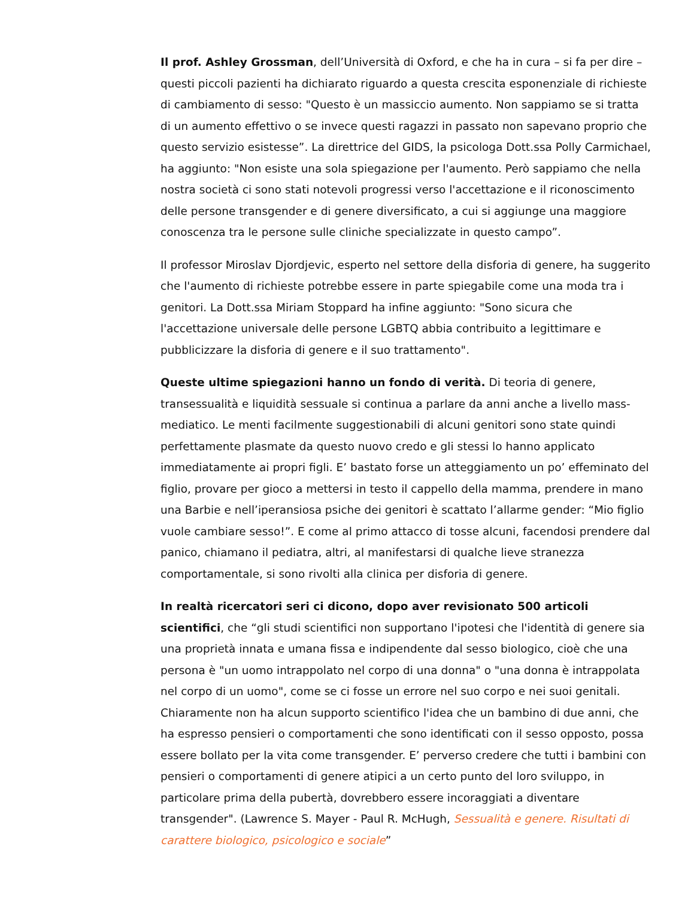Il prof. Ashley Grossman, dell’Università di Oxford, e che ha in cura – si fa per dire – questi piccoli pazienti ha dichiarato riguardo a questa crescita esponenziale di richieste di cambiamento di sesso: "Questo è un massiccio aumento. Non sappiamo se si tratta di un aumento effettivo o se invece questi ragazzi in passato non sapevano proprio che questo servizio esistesse”. La direttrice del GIDS, la psicologa Dott.ssa Polly Carmichael, ha aggiunto: "Non esiste una sola spiegazione per l'aumento. Però sappiamo che nella nostra società ci sono stati notevoli progressi verso l'accettazione e il riconoscimento delle persone transgender e di genere diversificato, a cui si aggiunge una maggiore conoscenza tra le persone sulle cliniche specializzate in questo campo”.
Il professor Miroslav Djordjevic, esperto nel settore della disforia di genere, ha suggerito che l'aumento di richieste potrebbe essere in parte spiegabile come una moda tra i genitori. La Dott.ssa Miriam Stoppard ha infine aggiunto: "Sono sicura che l'accettazione universale delle persone LGBTQ abbia contribuito a legittimare e pubblicizzare la disforia di genere e il suo trattamento".
Queste ultime spiegazioni hanno un fondo di verità. Di teoria di genere, transessualità e liquidità sessuale si continua a parlare da anni anche a livello mass-mediatico. Le menti facilmente suggestionabili di alcuni genitori sono state quindi perfettamente plasmate da questo nuovo credo e gli stessi lo hanno applicato immediatamente ai propri figli. E’ bastato forse un atteggiamento un po’ effeminato del figlio, provare per gioco a mettersi in testo il cappello della mamma, prendere in mano una Barbie e nell’iperansiosa psiche dei genitori è scattato l’allarme gender: “Mio figlio vuole cambiare sesso!”. E come al primo attacco di tosse alcuni, facendosi prendere dal panico, chiamano il pediatra, altri, al manifestarsi di qualche lieve stranezza comportamentale, si sono rivolti alla clinica per disforia di genere.
In realtà ricercatori seri ci dicono, dopo aver revisionato 500 articoli scientifici, che “gli studi scientifici non supportano l'ipotesi che l'identità di genere sia una proprietà innata e umana fissa e indipendente dal sesso biologico, cioè che una persona è "un uomo intrappolato nel corpo di una donna" o "una donna è intrappolata nel corpo di un uomo", come se ci fosse un errore nel suo corpo e nei suoi genitali. Chiaramente non ha alcun supporto scientifico l'idea che un bambino di due anni, che ha espresso pensieri o comportamenti che sono identificati con il sesso opposto, possa essere bollato per la vita come transgender. E’ perverso credere che tutti i bambini con pensieri o comportamenti di genere atipici a un certo punto del loro sviluppo, in particolare prima della pubertà, dovrebbero essere incoraggiati a diventare transgender". (Lawrence S. Mayer - Paul R. McHugh, Sessualità e genere. Risultati di carattere biologico, psicologico e sociale”